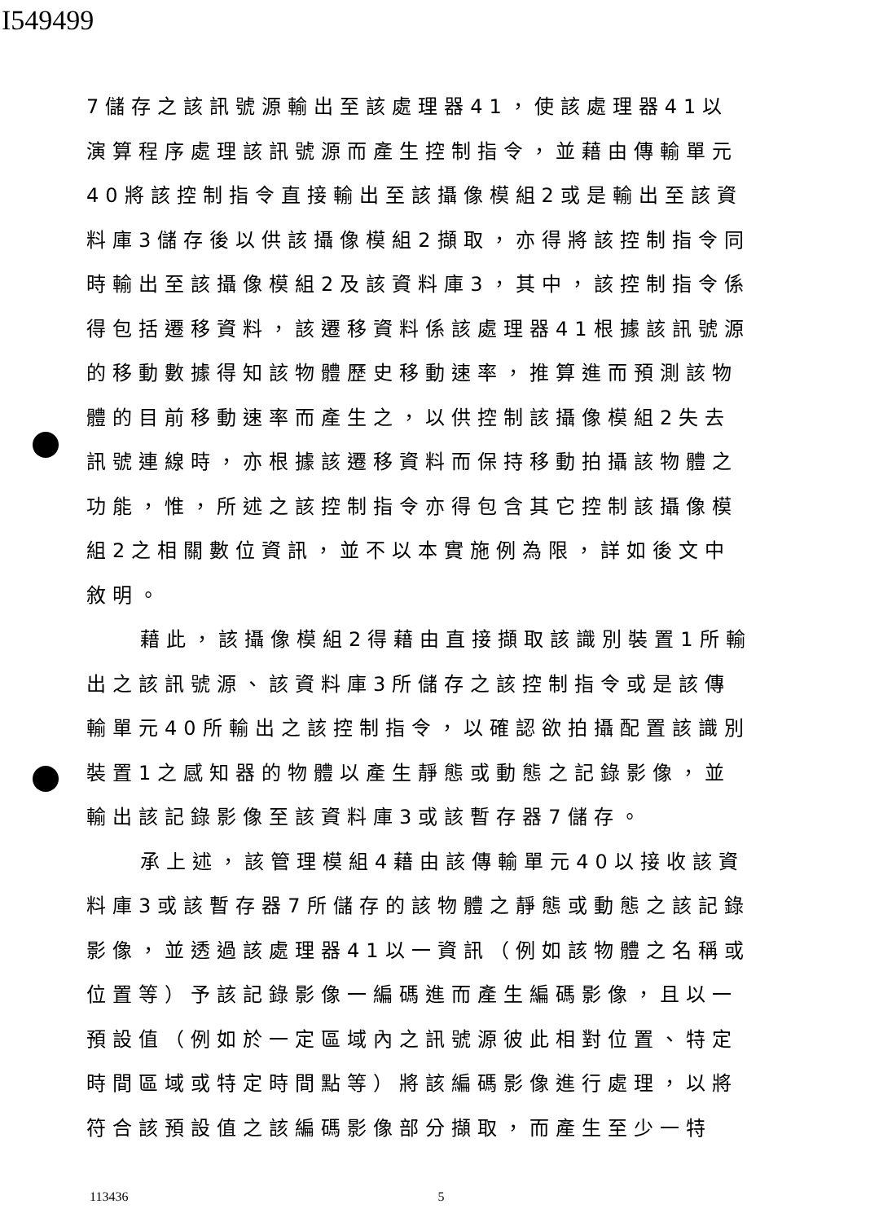I549499
7儲存之該訊號源輸出至該處理器41，使該處理器41以演算程序處理該訊號源而產生控制指令，並藉由傳輸單元40將該控制指令直接輸出至該攝像模組2或是輸出至該資料庫3儲存後以供該攝像模組2擷取，亦得將該控制指令同時輸出至該攝像模組2及該資料庫3，其中，該控制指令係得包括遷移資料，該遷移資料係該處理器41根據該訊號源的移動數據得知該物體歷史移動速率，推算進而預測該物體的目前移動速率而產生之，以供控制該攝像模組2失去訊號連線時，亦根據該遷移資料而保持移動拍攝該物體之功能，惟，所述之該控制指令亦得包含其它控制該攝像模組2之相關數位資訊，並不以本實施例為限，詳如後文中敘明。
藉此，該攝像模組2得藉由直接擷取該識別裝置1所輸出之該訊號源、該資料庫3所儲存之該控制指令或是該傳輸單元40所輸出之該控制指令，以確認欲拍攝配置該識別裝置1之感知器的物體以產生靜態或動態之記錄影像，並輸出該記錄影像至該資料庫3或該暫存器7儲存。
承上述，該管理模組4藉由該傳輸單元40以接收該資料庫3或該暫存器7所儲存的該物體之靜態或動態之該記錄影像，並透過該處理器41以一資訊（例如該物體之名稱或位置等）予該記錄影像一編碼進而產生編碼影像，且以一預設值（例如於一定區域內之訊號源彼此相對位置、特定時間區域或特定時間點等）將該編碼影像進行處理，以將符合該預設值之該編碼影像部分擷取，而產生至少一特
113436 5